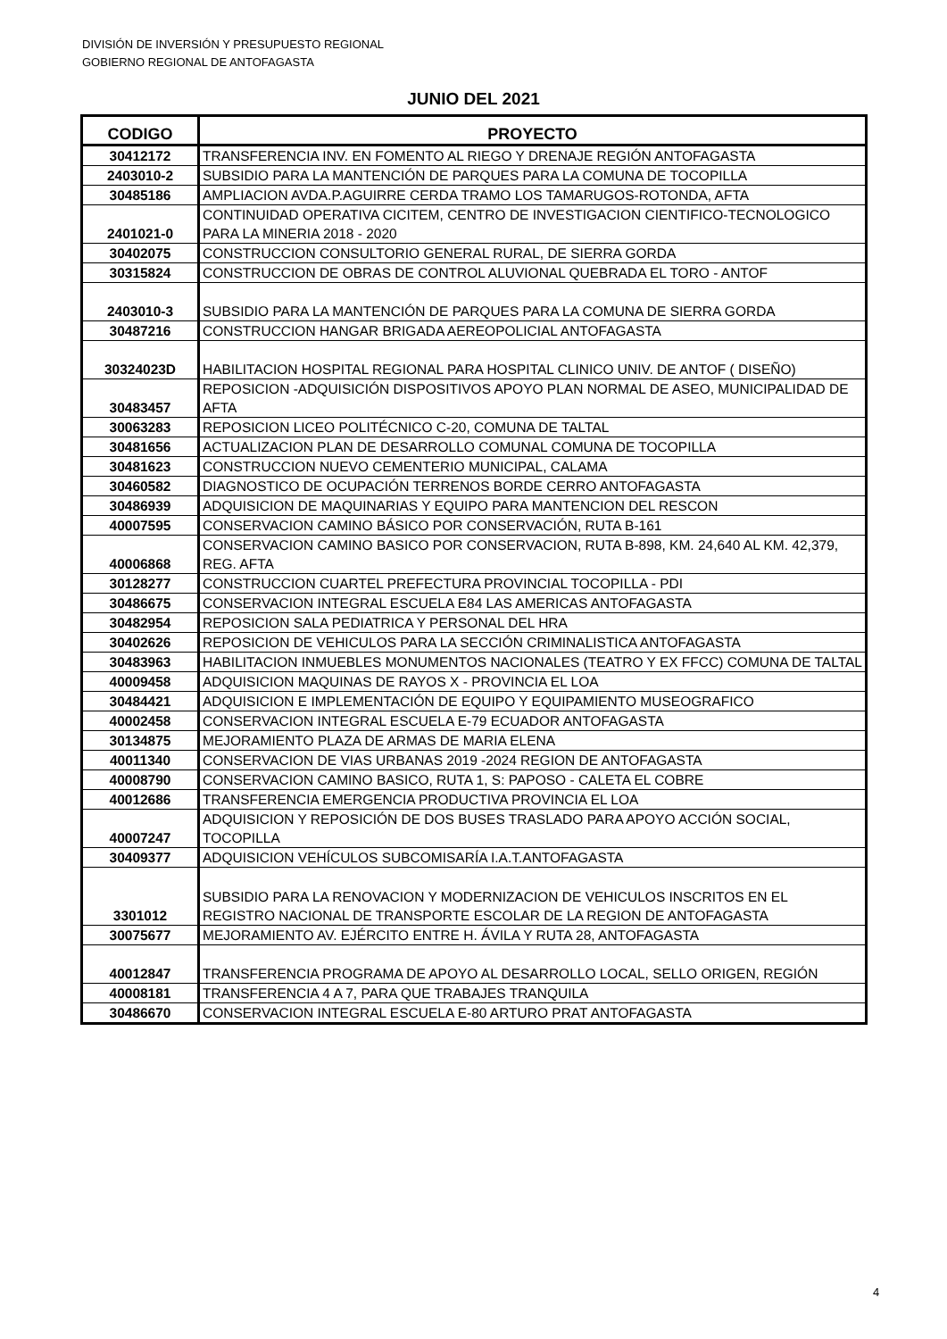DIVISIÓN DE INVERSIÓN Y PRESUPUESTO REGIONAL
GOBIERNO REGIONAL DE ANTOFAGASTA
JUNIO DEL 2021
| CODIGO | PROYECTO |
| --- | --- |
| 30412172 | TRANSFERENCIA INV. EN FOMENTO AL RIEGO Y DRENAJE REGIÓN ANTOFAGASTA |
| 2403010-2 | SUBSIDIO PARA LA MANTENCIÓN DE PARQUES PARA LA COMUNA DE TOCOPILLA |
| 30485186 | AMPLIACION AVDA.P.AGUIRRE CERDA TRAMO LOS TAMARUGOS-ROTONDA, AFTA |
| 2401021-0 | CONTINUIDAD OPERATIVA CICITEM, CENTRO DE INVESTIGACION CIENTIFICO-TECNOLOGICO PARA LA MINERIA 2018 - 2020 |
| 30402075 | CONSTRUCCION CONSULTORIO GENERAL RURAL, DE SIERRA GORDA |
| 30315824 | CONSTRUCCION DE OBRAS DE CONTROL ALUVIONAL QUEBRADA EL TORO - ANTOF |
| 2403010-3 | SUBSIDIO PARA LA MANTENCIÓN DE PARQUES PARA LA COMUNA DE SIERRA GORDA |
| 30487216 | CONSTRUCCION HANGAR BRIGADA AEREOPOLICIAL ANTOFAGASTA |
| 30324023D | HABILITACION HOSPITAL REGIONAL PARA HOSPITAL CLINICO UNIV. DE ANTOF ( DISEÑO) |
| 30483457 | REPOSICION -ADQUISICIÓN DISPOSITIVOS APOYO PLAN NORMAL DE ASEO, MUNICIPALIDAD DE AFTA |
| 30063283 | REPOSICION LICEO POLITÉCNICO C-20, COMUNA DE TALTAL |
| 30481656 | ACTUALIZACION PLAN DE DESARROLLO COMUNAL COMUNA DE TOCOPILLA |
| 30481623 | CONSTRUCCION NUEVO CEMENTERIO MUNICIPAL, CALAMA |
| 30460582 | DIAGNOSTICO DE OCUPACIÓN TERRENOS BORDE CERRO ANTOFAGASTA |
| 30486939 | ADQUISICION DE MAQUINARIAS Y EQUIPO PARA MANTENCION DEL RESCON |
| 40007595 | CONSERVACION CAMINO BÁSICO POR CONSERVACIÓN, RUTA B-161 |
| 40006868 | CONSERVACION CAMINO BASICO POR CONSERVACION, RUTA B-898, KM. 24,640 AL KM. 42,379, REG. AFTA |
| 30128277 | CONSTRUCCION CUARTEL PREFECTURA PROVINCIAL TOCOPILLA - PDI |
| 30486675 | CONSERVACION INTEGRAL ESCUELA E84 LAS AMERICAS ANTOFAGASTA |
| 30482954 | REPOSICION SALA PEDIATRICA Y PERSONAL DEL HRA |
| 30402626 | REPOSICION DE VEHICULOS PARA LA SECCIÓN CRIMINALISTICA ANTOFAGASTA |
| 30483963 | HABILITACION INMUEBLES MONUMENTOS NACIONALES (TEATRO Y EX FFCC) COMUNA DE TALTAL |
| 40009458 | ADQUISICION MAQUINAS DE RAYOS X - PROVINCIA EL LOA |
| 30484421 | ADQUISICION E IMPLEMENTACIÓN DE EQUIPO Y EQUIPAMIENTO MUSEOGRAFICO |
| 40002458 | CONSERVACION INTEGRAL ESCUELA E-79 ECUADOR ANTOFAGASTA |
| 30134875 | MEJORAMIENTO PLAZA DE ARMAS DE MARIA ELENA |
| 40011340 | CONSERVACION DE VIAS URBANAS 2019 -2024 REGION DE ANTOFAGASTA |
| 40008790 | CONSERVACION CAMINO BASICO, RUTA 1, S: PAPOSO - CALETA EL COBRE |
| 40012686 | TRANSFERENCIA EMERGENCIA PRODUCTIVA PROVINCIA EL LOA |
| 40007247 | ADQUISICION Y REPOSICIÓN DE DOS BUSES TRASLADO PARA APOYO ACCIÓN SOCIAL, TOCOPILLA |
| 30409377 | ADQUISICION VEHÍCULOS SUBCOMISARÍA I.A.T.ANTOFAGASTA |
| 3301012 | SUBSIDIO PARA LA RENOVACION Y MODERNIZACION DE VEHICULOS INSCRITOS EN EL REGISTRO NACIONAL DE TRANSPORTE ESCOLAR DE LA REGION DE ANTOFAGASTA |
| 30075677 | MEJORAMIENTO AV. EJÉRCITO ENTRE H. ÁVILA Y RUTA 28, ANTOFAGASTA |
| 40012847 | TRANSFERENCIA PROGRAMA DE APOYO AL DESARROLLO LOCAL, SELLO ORIGEN, REGIÓN |
| 40008181 | TRANSFERENCIA 4 A 7, PARA QUE TRABAJES TRANQUILA |
| 30486670 | CONSERVACION INTEGRAL ESCUELA E-80 ARTURO PRAT ANTOFAGASTA |
4